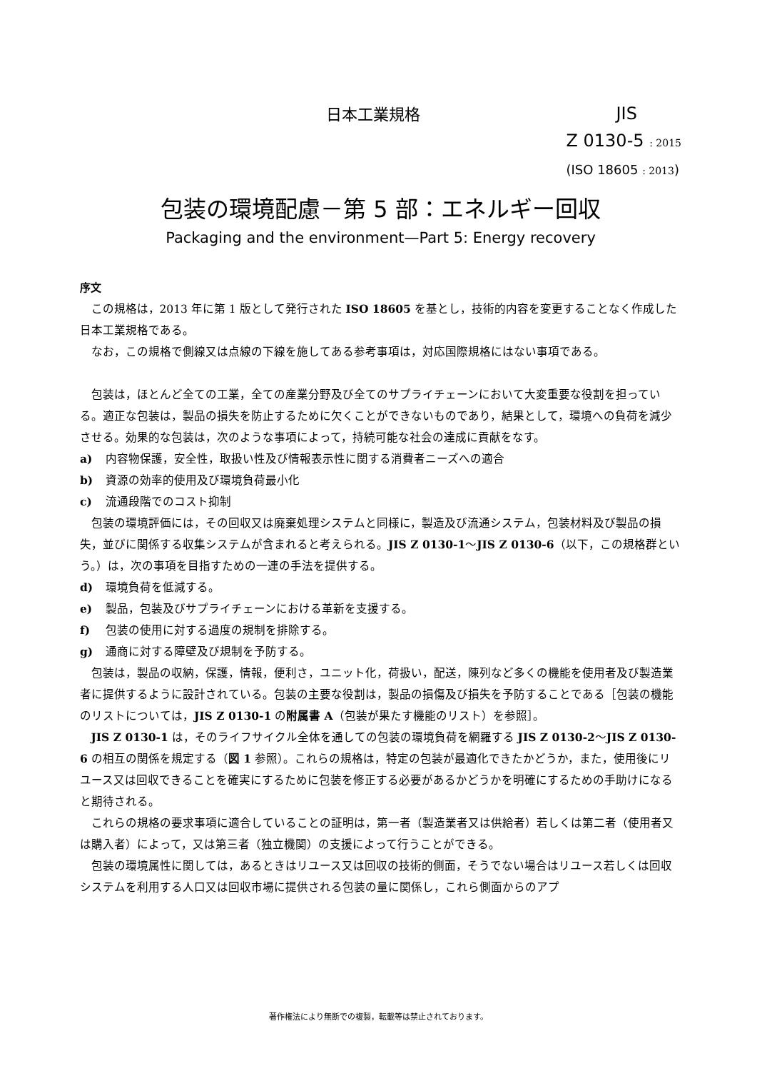日本工業規格
JIS
Z 0130-5 : 2015
(ISO 18605 : 2013)
包装の環境配慮－第 5 部：エネルギー回収
Packaging and the environment—Part 5: Energy recovery
序文
この規格は，2013 年に第 1 版として発行された ISO 18605 を基とし，技術的内容を変更することなく作成した日本工業規格である。
なお，この規格で側線又は点線の下線を施してある参考事項は，対応国際規格にはない事項である。
包装は，ほとんど全ての工業，全ての産業分野及び全てのサプライチェーンにおいて大変重要な役割を担っている。適正な包装は，製品の損失を防止するために欠くことができないものであり，結果として，環境への負荷を減少させる。効果的な包装は，次のような事項によって，持続可能な社会の達成に貢献をなす。
a) 内容物保護，安全性，取扱い性及び情報表示性に関する消費者ニーズへの適合
b) 資源の効率的使用及び環境負荷最小化
c) 流通段階でのコスト抑制
包装の環境評価には，その回収又は廃棄処理システムと同様に，製造及び流通システム，包装材料及び製品の損失，並びに関係する収集システムが含まれると考えられる。JIS Z 0130-1～JIS Z 0130-6（以下，この規格群という。）は，次の事項を目指すための一連の手法を提供する。
d) 環境負荷を低減する。
e) 製品，包装及びサプライチェーンにおける革新を支援する。
f) 包装の使用に対する過度の規制を排除する。
g) 通商に対する障壁及び規制を予防する。
包装は，製品の収納，保護，情報，便利さ，ユニット化，荷扱い，配送，陳列など多くの機能を使用者及び製造業者に提供するように設計されている。包装の主要な役割は，製品の損傷及び損失を予防することである［包装の機能のリストについては，JIS Z 0130-1 の附属書 A（包装が果たす機能のリスト）を参照］。
JIS Z 0130-1 は，そのライフサイクル全体を通しての包装の環境負荷を網羅する JIS Z 0130-2～JIS Z 0130-6 の相互の関係を規定する（図 1 参照）。これらの規格は，特定の包装が最適化できたかどうか，また，使用後にリユース又は回収できることを確実にするために包装を修正する必要があるかどうかを明確にするための手助けになると期待される。
これらの規格の要求事項に適合していることの証明は，第一者（製造業者又は供給者）若しくは第二者（使用者又は購入者）によって，又は第三者（独立機関）の支援によって行うことができる。
包装の環境属性に関しては，あるときはリユース又は回収の技術的側面，そうでない場合はリユース若しくは回収システムを利用する人口又は回収市場に提供される包装の量に関係し，これら側面からのアプ
著作権法により無断での複製，転載等は禁止されております。